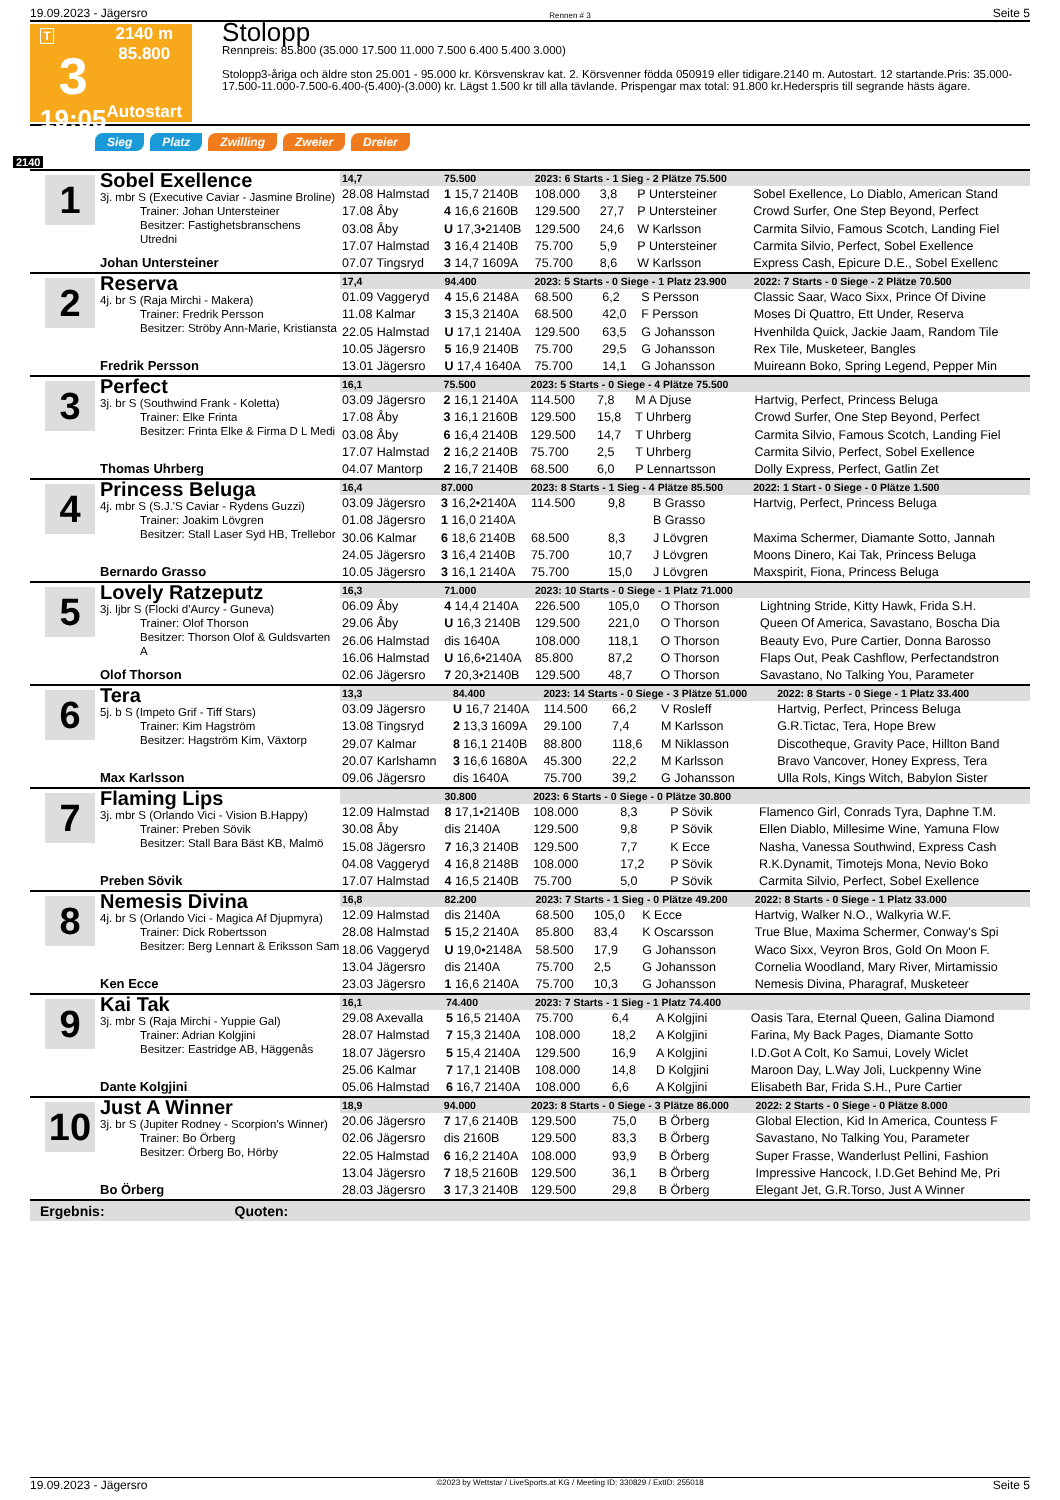19.09.2023 - Jägersro Rennen # 3 Seite 5
T
3
19:05
2140 m
85.800
Autostart
Stolopp
Rennpreis: 85.800 (35.000 17.500 11.000 7.500 6.400 5.400 3.000)
Stolopp3-åriga och äldre ston 25.001 - 95.000 kr. Körsvenskrav kat. 2. Körsvenner födda 050919 eller tidigare.2140 m. Autostart. 12 startande.Pris: 35.000-17.500-11.000-7.500-6.400-(5.400)-(3.000) kr. Lägst 1.500 kr till alla tävlande. Prispengar max total: 91.800 kr.Hederspris till segrande hästs ägare.
Sieg Platz Zwilling Zweier Dreier
2140
1
Sobel Exellence
3j. mbr S (Executive Caviar - Jasmine Broline)
Trainer: Johan Untersteiner
Besitzer: Fastighetsbranschens Utredni
Johan Untersteiner
| 14,7 | 75.500 | 2023: 6 Starts - 1 Sieg - 2 Plätze 75.500 | | | | |
| 28.08 Halmstad | 1 15,7 2140B | 108.000 | 3,8 | P Untersteiner | | Sobel Exellence, Lo Diablo, American Stand |
| 17.08 Åby | 4 16,6 2160B | 129.500 | 27,7 | P Untersteiner | | Crowd Surfer, One Step Beyond, Perfect |
| 03.08 Åby | U 17,3•2140B | 129.500 | 24,6 | W Karlsson | | Carmita Silvio, Famous Scotch, Landing Fiel |
| 17.07 Halmstad | 3 16,4 2140B | 75.700 | 5,9 | P Untersteiner | | Carmita Silvio, Perfect, Sobel Exellence |
| 07.07 Tingsryd | 3 14,7 1609A | 75.700 | 8,6 | W Karlsson | | Express Cash, Epicure D.E., Sobel Exellenc |
2
Reserva
4j. br S (Raja Mirchi - Makera)
Trainer: Fredrik Persson
Besitzer: Ströby Ann-Marie, Kristiansta
Fredrik Persson
| 17,4 | 94.400 | 2023: 5 Starts - 0 Siege - 1 Platz 23.900 | | | | 2022: 7 Starts - 0 Siege - 2 Plätze 70.500 |
| 01.09 Vaggeryd | 4 15,6 2148A | 68.500 | 6,2 | S Persson | | Classic Saar, Waco Sixx, Prince Of Divine |
| 11.08 Kalmar | 3 15,3 2140A | 68.500 | 42,0 | F Persson | | Moses Di Quattro, Ett Under, Reserva |
| 22.05 Halmstad | U 17,1 2140A | 129.500 | 63,5 | G Johansson | | Hvenhilda Quick, Jackie Jaam, Random Tile |
| 10.05 Jägersro | 5 16,9 2140B | 75.700 | 29,5 | G Johansson | | Rex Tile, Musketeer, Bangles |
| 13.01 Jägersro | U 17,4 1640A | 75.700 | 14,1 | G Johansson | | Muireann Boko, Spring Legend, Pepper Min |
3
Perfect
3j. br S (Southwind Frank - Koletta)
Trainer: Elke Frinta
Besitzer: Frinta Elke & Firma D L Medi
Thomas Uhrberg
| 16,1 | 75.500 | 2023: 5 Starts - 0 Siege - 4 Plätze 75.500 | | | | |
| 03.09 Jägersro | 2 16,1 2140A | 114.500 | 7,8 | M A Djuse | | Hartvig, Perfect, Princess Beluga |
| 17.08 Åby | 3 16,1 2160B | 129.500 | 15,8 | T Uhrberg | | Crowd Surfer, One Step Beyond, Perfect |
| 03.08 Åby | 6 16,4 2140B | 129.500 | 14,7 | T Uhrberg | | Carmita Silvio, Famous Scotch, Landing Fiel |
| 17.07 Halmstad | 2 16,2 2140B | 75.700 | 2,5 | T Uhrberg | | Carmita Silvio, Perfect, Sobel Exellence |
| 04.07 Mantorp | 2 16,7 2140B | 68.500 | 6,0 | P Lennartsson | | Dolly Express, Perfect, Gatlin Zet |
4
Princess Beluga
4j. mbr S (S.J.'S Caviar - Rydens Guzzi)
Trainer: Joakim Lövgren
Besitzer: Stall Laser Syd HB, Trellebor
Bernardo Grasso
| 16,4 | 87.000 | 2023: 8 Starts - 1 Sieg - 4 Plätze 85.500 | | | | 2022: 1 Start - 0 Siege - 0 Plätze 1.500 |
| 03.09 Jägersro | 3 16,2•2140A | 114.500 | 9,8 | B Grasso | | Hartvig, Perfect, Princess Beluga |
| 01.08 Jägersro | 1 16,0 2140A | | | B Grasso | | |
| 30.06 Kalmar | 6 18,6 2140B | 68.500 | 8,3 | J Lövgren | | Maxima Schermer, Diamante Sotto, Jannah |
| 24.05 Jägersro | 3 16,4 2140B | 75.700 | 10,7 | J Lövgren | | Moons Dinero, Kai Tak, Princess Beluga |
| 10.05 Jägersro | 3 16,1 2140A | 75.700 | 15,0 | J Lövgren | | Maxspirit, Fiona, Princess Beluga |
5
Lovely Ratzeputz
3j. ljbr S (Flocki d'Aurcy - Guneva)
Trainer: Olof Thorson
Besitzer: Thorson Olof & Guldsvarten A
Olof Thorson
| 16,3 | 71.000 | 2023: 10 Starts - 0 Siege - 1 Platz 71.000 | | | | |
| 06.09 Åby | 4 14,4 2140A | 226.500 | 105,0 | O Thorson | | Lightning Stride, Kitty Hawk, Frida S.H. |
| 29.06 Åby | U 16,3 2140B | 129.500 | 221,0 | O Thorson | | Queen Of America, Savastano, Boscha Dia |
| 26.06 Halmstad | dis 1640A | 108.000 | 118,1 | O Thorson | | Beauty Evo, Pure Cartier, Donna Barosso |
| 16.06 Halmstad | U 16,6•2140A | 85.800 | 87,2 | O Thorson | | Flaps Out, Peak Cashflow, Perfectandstron |
| 02.06 Jägersro | 7 20,3•2140B | 129.500 | 48,7 | O Thorson | | Savastano, No Talking You, Parameter |
6
Tera
5j. b S (Impeto Grif - Tiff Stars)
Trainer: Kim Hagström
Besitzer: Hagström Kim, Växtorp
Max Karlsson
| 13,3 | 84.400 | 2023: 14 Starts - 0 Siege - 3 Plätze 51.000 | | | | 2022: 8 Starts - 0 Siege - 1 Platz 33.400 |
| 03.09 Jägersro | U 16,7 2140A | 114.500 | 66,2 | V Rosleff | | Hartvig, Perfect, Princess Beluga |
| 13.08 Tingsryd | 2 13,3 1609A | 29.100 | 7,4 | M Karlsson | | G.R.Tictac, Tera, Hope Brew |
| 29.07 Kalmar | 8 16,1 2140B | 88.800 | 118,6 | M Niklasson | | Discotheque, Gravity Pace, Hillton Band |
| 20.07 Karlshamn | 3 16,6 1680A | 45.300 | 22,2 | M Karlsson | | Bravo Vancover, Honey Express, Tera |
| 09.06 Jägersro | dis 1640A | 75.700 | 39,2 | G Johansson | | Ulla Rols, Kings Witch, Babylon Sister |
7
Flaming Lips
3j. mbr S (Orlando Vici - Vision B.Happy)
Trainer: Preben Sövik
Besitzer: Stall Bara Bäst KB, Malmö
Preben Sövik
| | 30.800 | 2023: 6 Starts - 0 Siege - 0 Plätze 30.800 | | | | |
| 12.09 Halmstad | 8 17,1•2140B | 108.000 | 8,3 | P Sövik | | Flamenco Girl, Conrads Tyra, Daphne T.M. |
| 30.08 Åby | dis 2140A | 129.500 | 9,8 | P Sövik | | Ellen Diablo, Millesime Wine, Yamuna Flow |
| 15.08 Jägersro | 7 16,3 2140B | 129.500 | 7,7 | K Ecce | | Nasha, Vanessa Southwind, Express Cash |
| 04.08 Vaggeryd | 4 16,8 2148B | 108.000 | 17,2 | P Sövik | | R.K.Dynamit, Timotejs Mona, Nevio Boko |
| 17.07 Halmstad | 4 16,5 2140B | 75.700 | 5,0 | P Sövik | | Carmita Silvio, Perfect, Sobel Exellence |
8
Nemesis Divina
4j. br S (Orlando Vici - Magica Af Djupmyra)
Trainer: Dick Robertsson
Besitzer: Berg Lennart & Eriksson Sam
Ken Ecce
| 16,8 | 82.200 | 2023: 7 Starts - 1 Sieg - 0 Plätze 49.200 | | | | 2022: 8 Starts - 0 Siege - 1 Platz 33.000 |
| 12.09 Halmstad | dis 2140A | 68.500 | 105,0 | K Ecce | | Hartvig, Walker N.O., Walkyria W.F. |
| 28.08 Halmstad | 5 15,2 2140A | 85.800 | 83,4 | K Oscarsson | | True Blue, Maxima Schermer, Conway's Spi |
| 18.06 Vaggeryd | U 19,0•2148A | 58.500 | 17,9 | G Johansson | | Waco Sixx, Veyron Bros, Gold On Moon F. |
| 13.04 Jägersro | dis 2140A | 75.700 | 2,5 | G Johansson | | Cornelia Woodland, Mary River, Mirtamissio |
| 23.03 Jägersro | 1 16,6 2140A | 75.700 | 10,3 | G Johansson | | Nemesis Divina, Pharagraf, Musketeer |
9
Kai Tak
3j. mbr S (Raja Mirchi - Yuppie Gal)
Trainer: Adrian Kolgjini
Besitzer: Eastridge AB, Häggenås
Dante Kolgjini
| 16,1 | 74.400 | 2023: 7 Starts - 1 Sieg - 1 Platz 74.400 | | | | |
| 29.08 Axevalla | 5 16,5 2140A | 75.700 | 6,4 | A Kolgjini | | Oasis Tara, Eternal Queen, Galina Diamond |
| 28.07 Halmstad | 7 15,3 2140A | 108.000 | 18,2 | A Kolgjini | | Farina, My Back Pages, Diamante Sotto |
| 18.07 Jägersro | 5 15,4 2140A | 129.500 | 16,9 | A Kolgjini | | I.D.Got A Colt, Ko Samui, Lovely Wiclet |
| 25.06 Kalmar | 7 17,1 2140B | 108.000 | 14,8 | D Kolgjini | | Maroon Day, L.Way Joli, Luckpenny Wine |
| 05.06 Halmstad | 6 16,7 2140A | 108.000 | 6,6 | A Kolgjini | | Elisabeth Bar, Frida S.H., Pure Cartier |
10
Just A Winner
3j. br S (Jupiter Rodney - Scorpion's Winner)
Trainer: Bo Örberg
Besitzer: Örberg Bo, Hörby
Bo Örberg
| 18,9 | 94.000 | 2023: 8 Starts - 0 Siege - 3 Plätze 86.000 | | | | 2022: 2 Starts - 0 Siege - 0 Plätze 8.000 |
| 20.06 Jägersro | 7 17,6 2140B | 129.500 | 75,0 | B Örberg | | Global Election, Kid In America, Countess F |
| 02.06 Jägersro | dis 2160B | 129.500 | 83,3 | B Örberg | | Savastano, No Talking You, Parameter |
| 22.05 Halmstad | 6 16,2 2140A | 108.000 | 93,9 | B Örberg | | Super Frasse, Wanderlust Pellini, Fashion |
| 13.04 Jägersro | 7 18,5 2160B | 129.500 | 36,1 | B Örberg | | Impressive Hancock, I.D.Get Behind Me, Pri |
| 28.03 Jägersro | 3 17,3 2140B | 129.500 | 29,8 | B Örberg | | Elegant Jet, G.R.Torso, Just A Winner |
Ergebnis: Quoten:
19.09.2023 - Jägersro ©2023 by Wettstar / LiveSports.at KG / Meeting ID: 330829 / ExtID: 255018 Seite 5